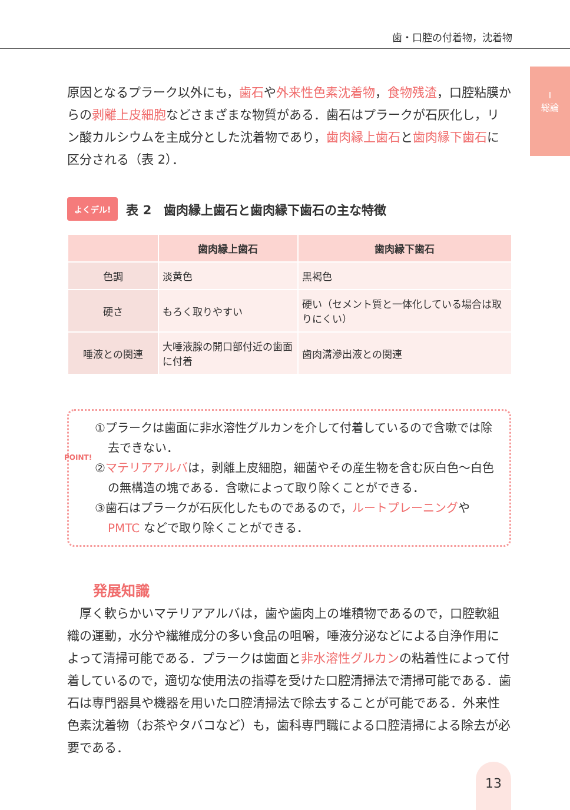歯・口腔の付着物，沈着物
I
総論
原因となるプラーク以外にも，歯石や外来性色素沈着物，食物残渣，口腔粘膜からの剥離上皮細胞などさまざまな物質がある．歯石はプラークが石灰化し，リン酸カルシウムを主成分とした沈着物であり，歯肉縁上歯石と歯肉縁下歯石に区分される（表 2）．
よくデル! 表 2　歯肉縁上歯石と歯肉縁下歯石の主な特徴
| | 歯肉縁上歯石 | 歯肉縁下歯石 |
| --- | --- | --- |
| 色調 | 淡黄色 | 黒褐色 |
| 硬さ | もろく取りやすい | 硬い（セメント質と一体化している場合は取りにくい） |
| 唾液との関連 | 大唾液腺の開口部付近の歯面に付着 | 歯肉溝滲出液との関連 |
POINT!
①プラークは歯面に非水溶性グルカンを介して付着しているので含嗽では除去できない．
②マテリアアルバは，剥離上皮細胞，細菌やその産生物を含む灰白色〜白色の無構造の塊である．含嗽によって取り除くことができる．
③歯石はプラークが石灰化したものであるので，ルートプレーニングやPMTC などで取り除くことができる．
発展知識
厚く軟らかいマテリアアルバは，歯や歯肉上の堆積物であるので，口腔軟組織の運動，水分や繊維成分の多い食品の咀嚼，唾液分泌などによる自浄作用によって清掃可能である．プラークは歯面と非水溶性グルカンの粘着性によって付着しているので，適切な使用法の指導を受けた口腔清掃法で清掃可能である．歯石は専門器具や機器を用いた口腔清掃法で除去することが可能である．外来性色素沈着物（お茶やタバコなど）も，歯科専門職による口腔清掃による除去が必要である．
13